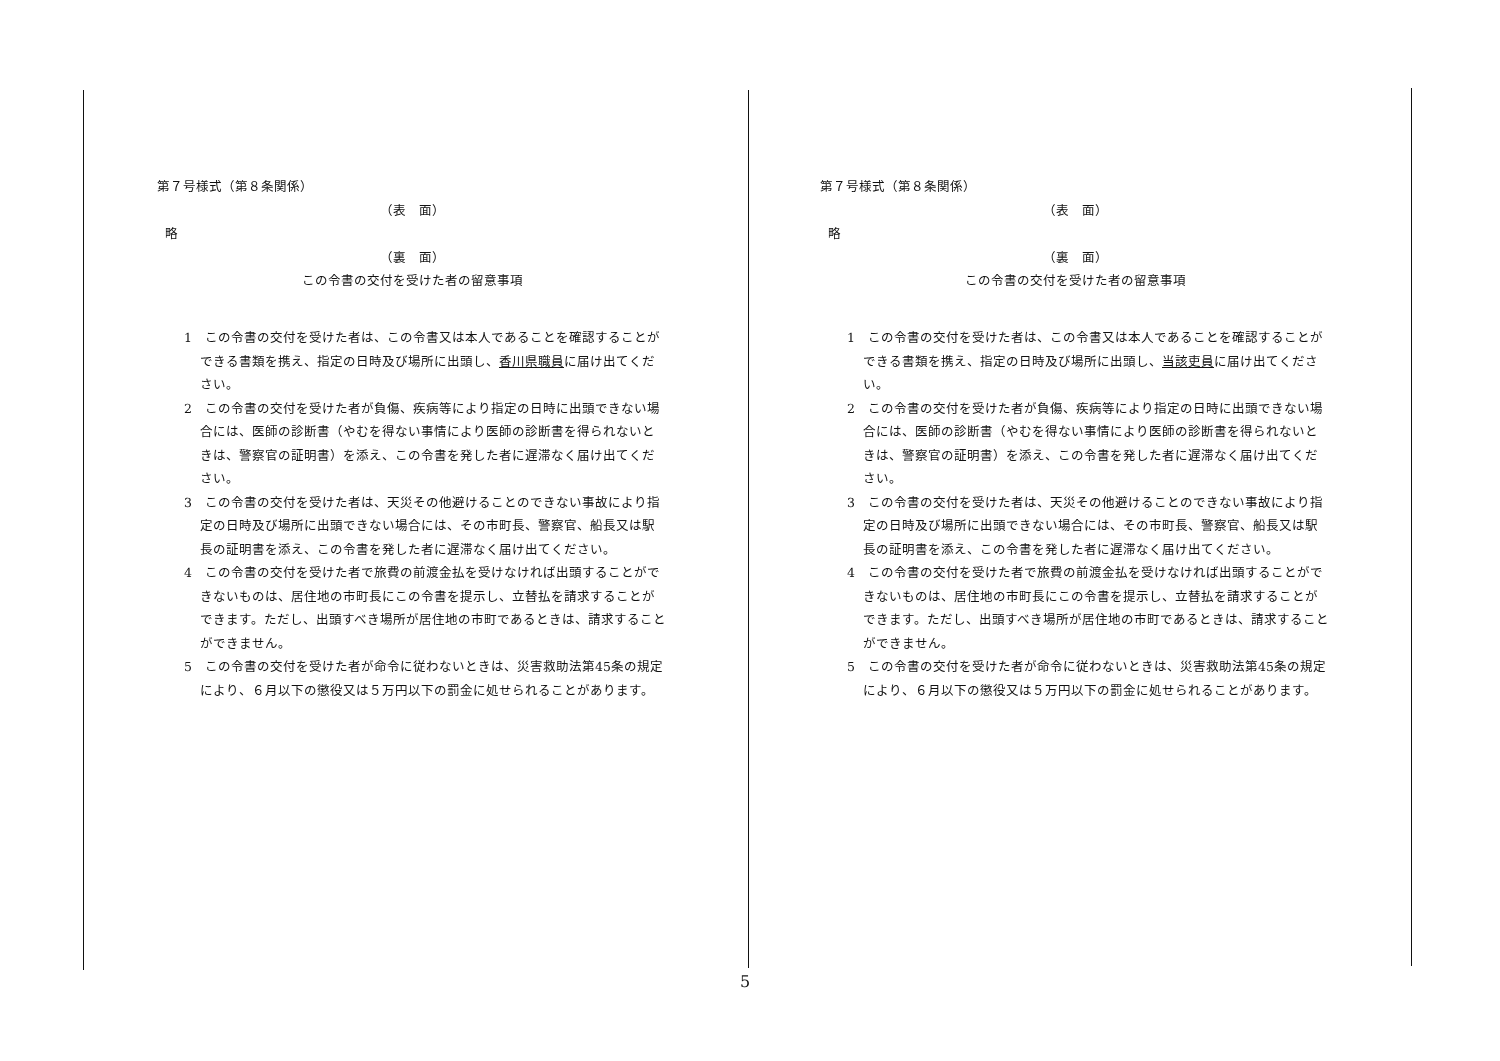第７号様式（第８条関係）
（表　面）
略
（裏　面）
この令書の交付を受けた者の留意事項
1　この令書の交付を受けた者は、この令書又は本人であることを確認することができる書類を携え、指定の日時及び場所に出頭し、香川県職員に届け出てください。
2　この令書の交付を受けた者が負傷、疾病等により指定の日時に出頭できない場合には、医師の診断書（やむを得ない事情により医師の診断書を得られないときは、警察官の証明書）を添え、この令書を発した者に遅滞なく届け出てください。
3　この令書の交付を受けた者は、天災その他避けることのできない事故により指定の日時及び場所に出頭できない場合には、その市町長、警察官、船長又は駅長の証明書を添え、この令書を発した者に遅滞なく届け出てください。
4　この令書の交付を受けた者で旅費の前渡金払を受けなければ出頭することができないものは、居住地の市町長にこの令書を提示し、立替払を請求することができます。ただし、出頭すべき場所が居住地の市町であるときは、請求することができません。
5　この令書の交付を受けた者が命令に従わないときは、災害救助法第45条の規定により、６月以下の懲役又は５万円以下の罰金に処せられることがあります。
第７号様式（第８条関係）
（表　面）
略
（裏　面）
この令書の交付を受けた者の留意事項
1　この令書の交付を受けた者は、この令書又は本人であることを確認することができる書類を携え、指定の日時及び場所に出頭し、当該吏員に届け出てください。
2　この令書の交付を受けた者が負傷、疾病等により指定の日時に出頭できない場合には、医師の診断書（やむを得ない事情により医師の診断書を得られないときは、警察官の証明書）を添え、この令書を発した者に遅滞なく届け出てください。
3　この令書の交付を受けた者は、天災その他避けることのできない事故により指定の日時及び場所に出頭できない場合には、その市町長、警察官、船長又は駅長の証明書を添え、この令書を発した者に遅滞なく届け出てください。
4　この令書の交付を受けた者で旅費の前渡金払を受けなければ出頭することができないものは、居住地の市町長にこの令書を提示し、立替払を請求することができます。ただし、出頭すべき場所が居住地の市町であるときは、請求することができません。
5　この令書の交付を受けた者が命令に従わないときは、災害救助法第45条の規定により、６月以下の懲役又は５万円以下の罰金に処せられることがあります。
5